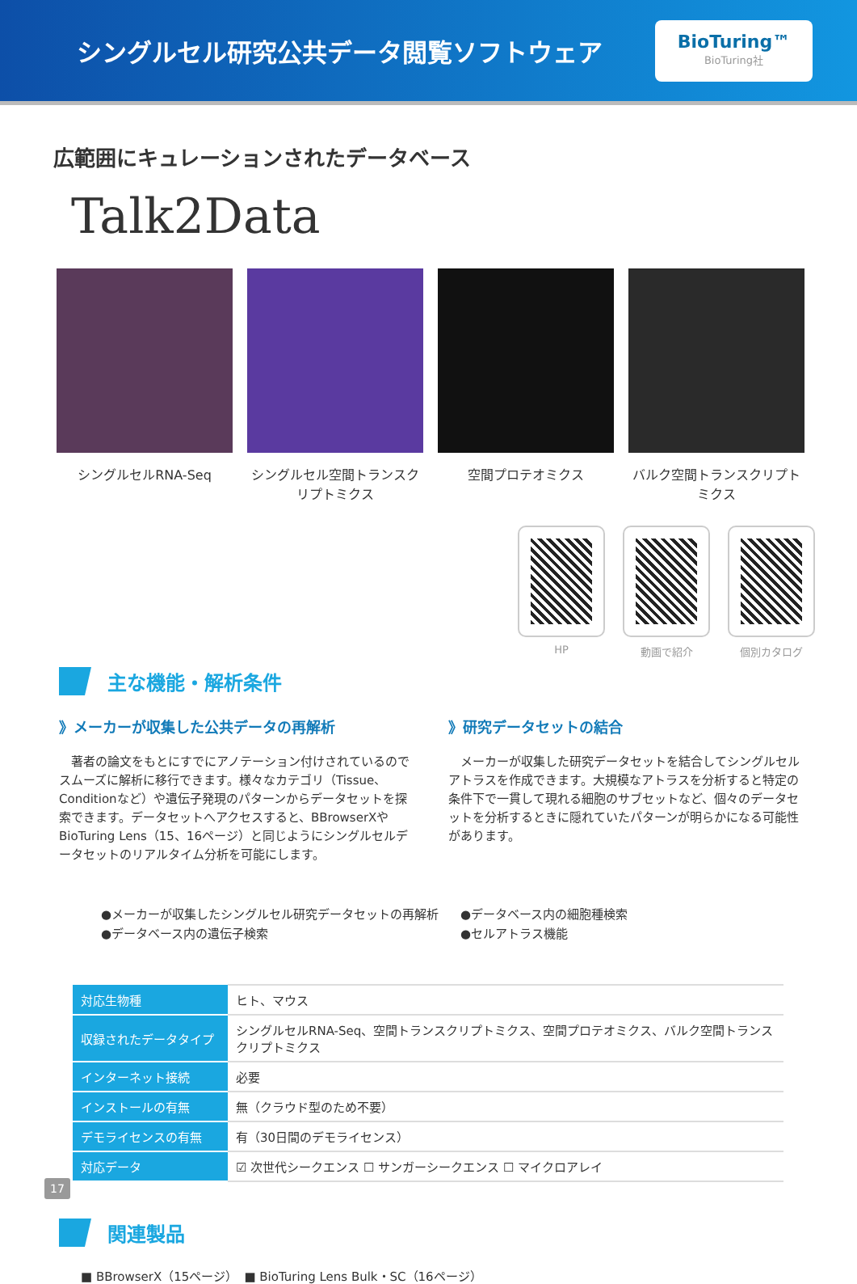シングルセル研究公共データ閲覧ソフトウェア
BioTuring™
BioTuring社
広範囲にキュレーションされたデータベース
Talk2Data
シングルセルRNA-Seq シングルセル空間トランスクリプトミクス
空間プロテオミクス バルク空間トランスクリプトミクス
HP 動画で紹介 個別カタログ
主な機能・解析条件
》メーカーが収集した公共データの再解析
　著者の論文をもとにすでにアノテーション付けされているのでスムーズに解析に移行できます。様々なカテゴリ（Tissue、Conditionなど）や遺伝子発現のパターンからデータセットを探索できます。データセットへアクセスすると、BBrowserXやBioTuring Lens（15、16ページ）と同じようにシングルセルデータセットのリアルタイム分析を可能にします。
》研究データセットの結合
　メーカーが収集した研究データセットを結合してシングルセルアトラスを作成できます。大規模なアトラスを分析すると特定の条件下で一貫して現れる細胞のサブセットなど、個々のデータセットを分析するときに隠れていたパターンが明らかになる可能性があります。
●メーカーが収集したシングルセル研究データセットの再解析
●データベース内の遺伝子検索
●データベース内の細胞種検索
●セルアトラス機能
| 対応生物種 | ヒト、マウス |
| 収録されたデータタイプ | シングルセルRNA-Seq、空間トランスクリプトミクス、空間プロテオミクス、バルク空間トランスクリプトミクス |
| インターネット接続 | 必要 |
| インストールの有無 | 無（クラウド型のため不要） |
| デモライセンスの有無 | 有（30日間のデモライセンス） |
| 対応データ | ☑ 次世代シークエンス ☐ サンガーシークエンス ☐ マイクロアレイ |
関連製品
■ BBrowserX（15ページ）　■ BioTuring Lens Bulk・SC（16ページ）
17